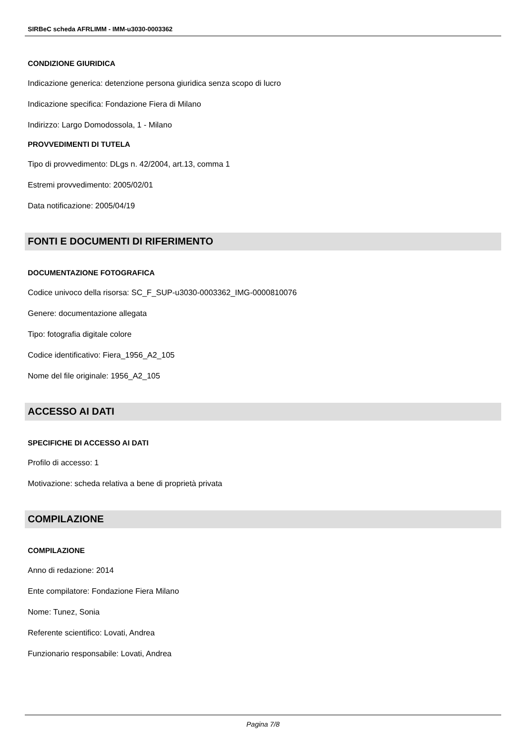SIRBeC scheda AFRLIMM - IMM-u3030-0003362
CONDIZIONE GIURIDICA
Indicazione generica: detenzione persona giuridica senza scopo di lucro
Indicazione specifica: Fondazione Fiera di Milano
Indirizzo: Largo Domodossola, 1 - Milano
PROVVEDIMENTI DI TUTELA
Tipo di provvedimento: DLgs n. 42/2004, art.13, comma 1
Estremi provvedimento: 2005/02/01
Data notificazione: 2005/04/19
FONTI E DOCUMENTI DI RIFERIMENTO
DOCUMENTAZIONE FOTOGRAFICA
Codice univoco della risorsa: SC_F_SUP-u3030-0003362_IMG-0000810076
Genere: documentazione allegata
Tipo: fotografia digitale colore
Codice identificativo: Fiera_1956_A2_105
Nome del file originale: 1956_A2_105
ACCESSO AI DATI
SPECIFICHE DI ACCESSO AI DATI
Profilo di accesso: 1
Motivazione: scheda relativa a bene di proprietà privata
COMPILAZIONE
COMPILAZIONE
Anno di redazione: 2014
Ente compilatore: Fondazione Fiera Milano
Nome: Tunez, Sonia
Referente scientifico: Lovati, Andrea
Funzionario responsabile: Lovati, Andrea
Pagina 7/8